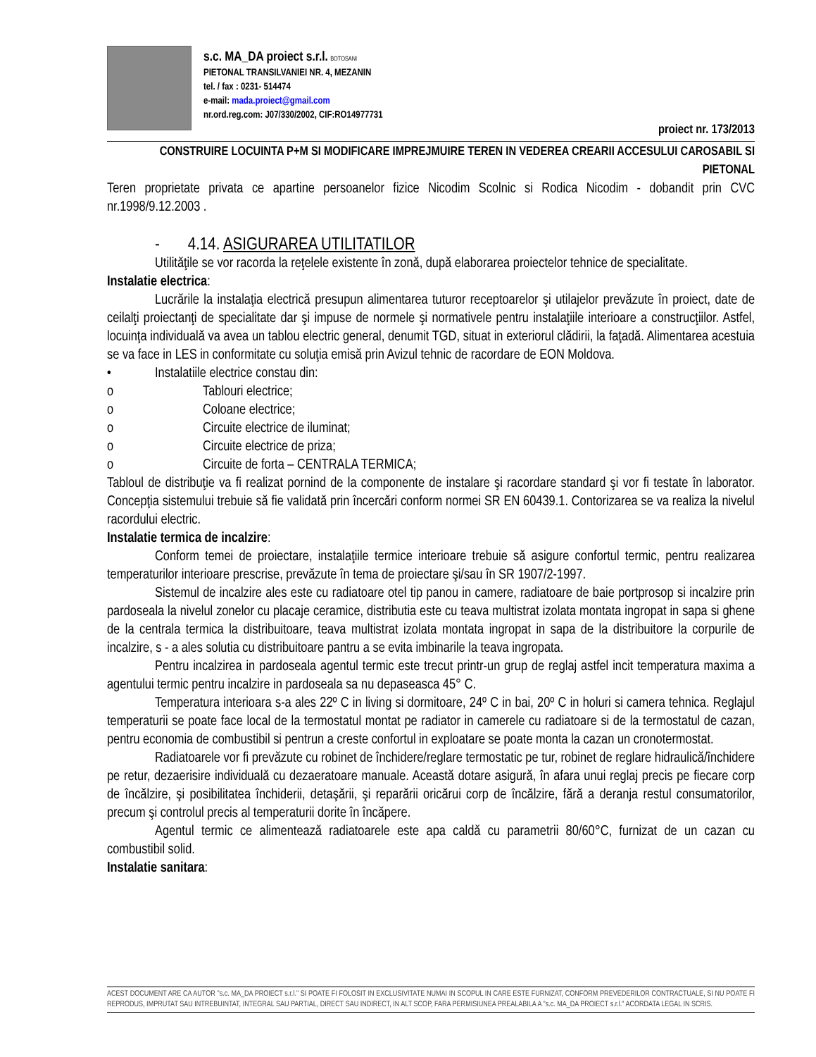s.c. MA_DA proiect s.r.l. BOTOSANI
PIETONAL TRANSILVANIEI NR. 4, MEZANIN
tel. / fax : 0231- 514474
e-mail: mada.proiect@gmail.com
nr.ord.reg.com: J07/330/2002, CIF:RO14977731
proiect nr. 173/2013
CONSTRUIRE LOCUINTA P+M SI MODIFICARE IMPREJMUIRE TEREN IN VEDEREA CREARII ACCESULUI CAROSABIL SI PIETONAL
Teren proprietate privata ce apartine persoanelor fizice Nicodim Scolnic si Rodica Nicodim - dobandit prin CVC nr.1998/9.12.2003 .
- 4.14. ASIGURAREA UTILITATILOR
Utilităţile se vor racorda la reţelele existente în zonă, după elaborarea proiectelor tehnice de specialitate.
Instalatie electrica:
Lucrările la instalaţia electrică presupun alimentarea tuturor receptoarelor şi utilajelor prevăzute în proiect, date de ceilalţi proiectanţi de specialitate dar şi impuse de normele şi normativele pentru instalaţiile interioare a construcţiilor. Astfel, locuinţa individuală va avea un tablou electric general, denumit TGD, situat in exteriorul clădirii, la faţadă. Alimentarea acestuia se va face in LES in conformitate cu soluţia emisă prin Avizul tehnic de racordare de EON Moldova.
• Instalatiile electrice constau din:
o Tablouri electrice;
o Coloane electrice;
o Circuite electrice de iluminat;
o Circuite electrice de priza;
o Circuite de forta – CENTRALA TERMICA;
Tabloul de distribuţie va fi realizat pornind de la componente de instalare şi racordare standard şi vor fi testate în laborator. Concepţia sistemului trebuie să fie validată prin încercări conform normei SR EN 60439.1. Contorizarea se va realiza la nivelul racordului electric.
Instalatie termica de incalzire:
Conform temei de proiectare, instalaţiile termice interioare trebuie să asigure confortul termic, pentru realizarea temperaturilor interioare prescrise, prevăzute în tema de proiectare şi/sau în SR 1907/2-1997.
Sistemul de incalzire ales este cu radiatoare otel tip panou in camere, radiatoare de baie portprosop si incalzire prin pardoseala la nivelul zonelor cu placaje ceramice, distributia este cu teava multistrat izolata montata ingropat in sapa si ghene de la centrala termica la distribuitoare, teava multistrat izolata montata ingropat in sapa de la distribuitore la corpurile de incalzire, s - a ales solutia cu distribuitoare pantru a se evita imbinarile la teava ingropata.
Pentru incalzirea in pardoseala agentul termic este trecut printr-un grup de reglaj astfel incit temperatura maxima a agentului termic pentru incalzire in pardoseala sa nu depaseasca 45° C.
Temperatura interioara s-a ales 22º C in living si dormitoare, 24º C in bai, 20º C in holuri si camera tehnica. Reglajul temperaturii se poate face local de la termostatul montat pe radiator in camerele cu radiatoare si de la termostatul de cazan, pentru economia de combustibil si pentrun a creste confortul in exploatare se poate monta la cazan un cronotermostat.
Radiatoarele vor fi prevăzute cu robinet de închidere/reglare termostatic pe tur, robinet de reglare hidraulică/închidere pe retur, dezaerisire individuală cu dezaeratoare manuale. Această dotare asigură, în afara unui reglaj precis pe fiecare corp de încălzire, şi posibilitatea închiderii, detaşării, şi reparării oricărui corp de încălzire, fără a deranja restul consumatorilor, precum şi controlul precis al temperaturii dorite în încăpere.
Agentul termic ce alimentează radiatoarele este apa caldă cu parametrii 80/60°C, furnizat de un cazan cu combustibil solid.
Instalatie sanitara:
ACEST DOCUMENT ARE CA AUTOR "s.c. MA_DA PROIECT s.r.l." SI POATE FI FOLOSIT IN EXCLUSIVITATE NUMAI IN SCOPUL IN CARE ESTE FURNIZAT, CONFORM PREVEDERILOR CONTRACTUALE, SI NU POATE FI REPRODUS, IMPRUTAT SAU INTREBUINTAT, INTEGRAL SAU PARTIAL, DIRECT SAU INDIRECT, IN ALT SCOP, FARA PERMISIUNEA PREALABILA A "s.c. MA_DA PROIECT s.r.l." ACORDATA LEGAL IN SCRIS.